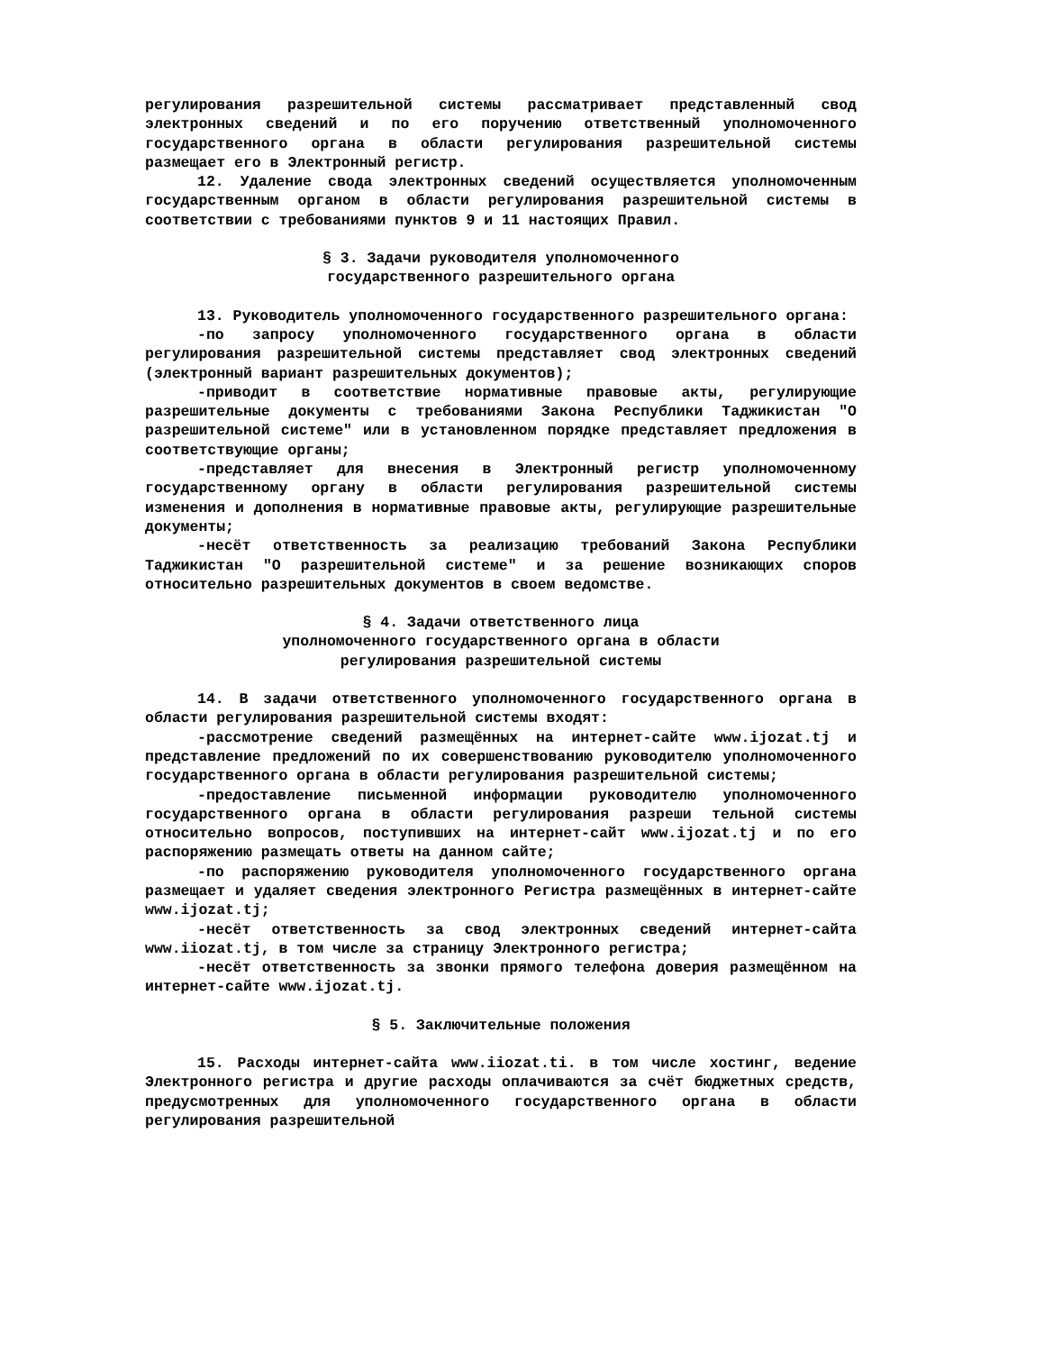регулирования разрешительной системы рассматривает представленный свод электронных сведений и по его поручению ответственный уполномоченного государственного органа в области регулирования разрешительной системы размещает его в Электронный регистр.
12. Удаление свода электронных сведений осуществляется уполномоченным государственным органом в области регулирования разрешительной системы в соответствии с требованиями пунктов 9 и 11 настоящих Правил.
§ 3. Задачи руководителя уполномоченного
государственного разрешительного органа
13. Руководитель уполномоченного государственного разрешительного органа:
-по запросу уполномоченного государственного органа в области регулирования разрешительной системы представляет свод электронных сведений (электронный вариант разрешительных документов);
-приводит в соответствие нормативные правовые акты, регулирующие разрешительные документы с требованиями Закона Республики Таджикистан "О разрешительной системе" или в установленном порядке представляет предложения в соответствующие органы;
-представляет для внесения в Электронный регистр уполномоченному государственному органу в области регулирования разрешительной системы изменения и дополнения в нормативные правовые акты, регулирующие разрешительные документы;
-несёт ответственность за реализацию требований Закона Республики Таджикистан "О разрешительной системе" и за решение возникающих споров относительно разрешительных документов в своем ведомстве.
§ 4. Задачи ответственного лица
уполномоченного государственного органа в области
регулирования разрешительной системы
14. В задачи ответственного уполномоченного государственного органа в области регулирования разрешительной системы входят:
-рассмотрение сведений размещённых на интернет-сайте www.ijozat.tj и представление предложений по их совершенствованию руководителю уполномоченного государственного органа в области регулирования разрешительной системы;
-предоставление письменной информации руководителю уполномоченного государственного органа в области регулирования разреши тельной системы относительно вопросов, поступивших на интернет-сайт www.ijozat.tj и по его распоряжению размещать ответы на данном сайте;
-по распоряжению руководителя уполномоченного государственного органа размещает и удаляет сведения электронного Регистра размещённых в интернет-сайте www.ijozat.tj;
-несёт ответственность за свод электронных сведений интернет-сайта www.iiozat.tj, в том числе за страницу Электронного регистра;
-несёт ответственность за звонки прямого телефона доверия размещённом на интернет-сайте www.ijozat.tj.
§ 5. Заключительные положения
15. Расходы интернет-сайта www.iiozat.ti. в том числе хостинг, ведение Электронного регистра и другие расходы оплачиваются за счёт бюджетных средств, предусмотренных для уполномоченного государственного органа в области регулирования разрешительной